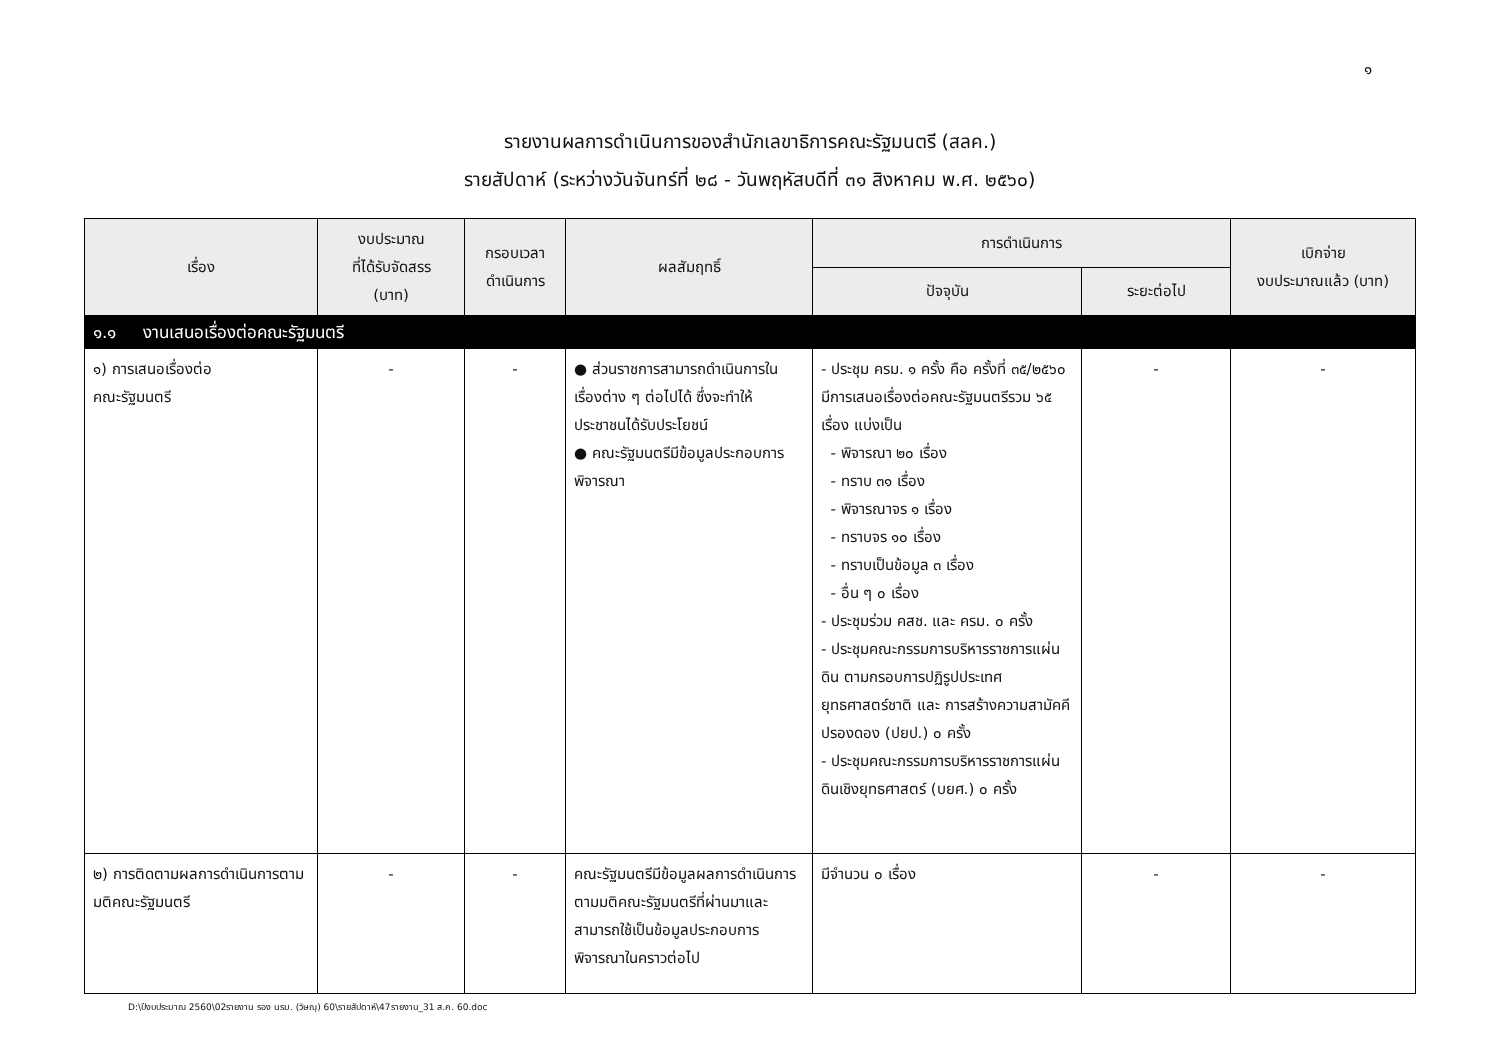๑
รายงานผลการดำเนินการของสำนักเลขาธิการคณะรัฐมนตรี (สลค.)
รายสัปดาห์ (ระหว่างวันจันทร์ที่ ๒๘ - วันพฤหัสบดีที่ ๓๑ สิงหาคม พ.ศ. ๒๕๖๐)
| เรื่อง | งบประมาณ ที่ได้รับจัดสรร (บาท) | กรอบเวลา ดำเนินการ | ผลสัมฤทธิ์ | การดำเนินการ | | เบิกจ่าย งบประมาณแล้ว (บาท) |
| --- | --- | --- | --- | --- | --- | --- |
| | | | | ปัจจุบัน | ระยะต่อไป | |
| ๑.๑ งานเสนอเรื่องต่อคณะรัฐมนตรี | | | | | | |
| ๑) การเสนอเรื่องต่อ คณะรัฐมนตรี | - | - | ● ส่วนราชการสามารถดำเนินการในเรื่องต่าง ๆ ต่อไปได้ ซึ่งจะทำให้ประชาชนได้รับประโยชน์ ● คณะรัฐมนตรีมีข้อมูลประกอบการพิจารณา | - ประชุม ครม. ๑ ครั้ง คือ ครั้งที่ ๓๕/๒๕๖๐ มีการเสนอเรื่องต่อคณะรัฐมนตรีรวม ๖๕ เรื่อง แบ่งเป็น - พิจารณา ๒๐ เรื่อง - ทราบ ๓๑ เรื่อง - พิจารณาจร ๑ เรื่อง - ทราบจร ๑๐ เรื่อง - ทราบเป็นข้อมูล ๓ เรื่อง - อื่น ๆ ๐ เรื่อง - ประชุมร่วม คสช. และ ครม. ๐ ครั้ง - ประชุมคณะกรรมการบริหารราชการแผ่นดิน ตามกรอบการปฏิรูปประเทศ ยุทธศาสตร์ชาติ และ การสร้างความสามัคคีปรองดอง (ปยป.) ๐ ครั้ง - ประชุมคณะกรรมการบริหารราชการแผ่นดินเชิงยุทธศาสตร์ (บยศ.) ๐ ครั้ง | - | - |
| ๒) การติดตามผลการดำเนินการตามมติคณะรัฐมนตรี | - | - | คณะรัฐมนตรีมีข้อมูลผลการดำเนินการตามมติคณะรัฐมนตรีที่ผ่านมาและสามารถใช้เป็นข้อมูลประกอบการพิจารณาในคราวต่อไป | มีจำนวน ๐ เรื่อง | - | - |
D:\ปีงบประมาณ 2560\02รายงาน รอง นรม. (วิษณุ) 60\รายสัปดาห์\47รายงาน_31 ส.ค. 60.doc